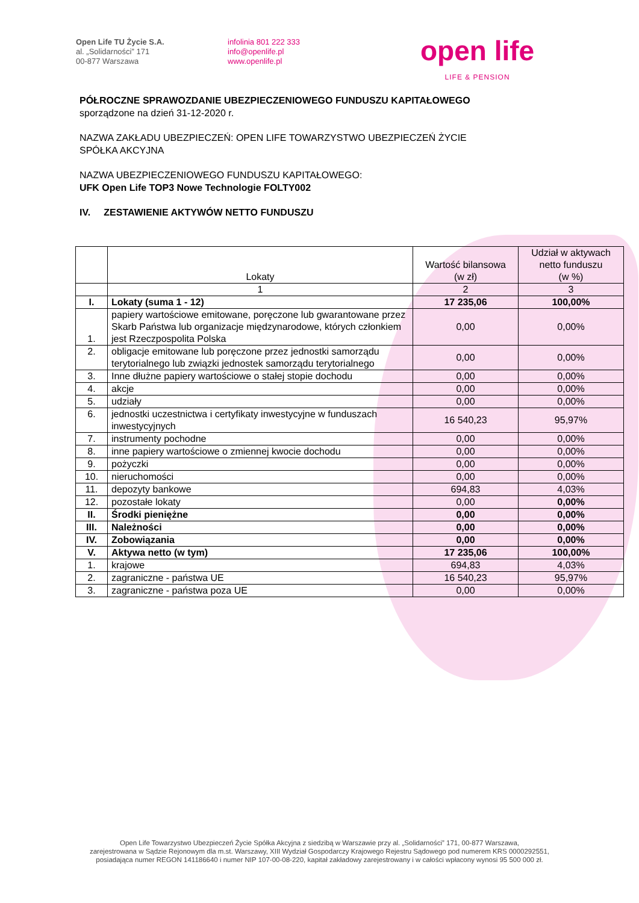Open Life TU Życie S.A.
al. „Solidarności” 171
00-877 Warszawa
infolinia 801 222 333
info@openlife.pl
www.openlife.pl
open life
LIFE & PENSION
PÓŁROCZNE SPRAWOZDANIE UBEZPIECZENIOWEGO FUNDUSZU KAPITAŁOWEGO
sporządzone na dzień 31-12-2020 r.
NAZWA ZAKŁADU UBEZPIECZEŃ: OPEN LIFE TOWARZYSTWO UBEZPIECZEŃ ŻYCIE
SPÓŁKA AKCYJNA
NAZWA UBEZPIECZENIOWEGO FUNDUSZU KAPITAŁOWEGO:
UFK Open Life TOP3 Nowe Technologie FOLTY002
IV. ZESTAWIENIE AKTYWÓW NETTO FUNDUSZU
| | Lokaty | Wartość bilansowa (w zł) | Udział w aktywach netto funduszu (w %) |
| --- | --- | --- | --- |
| | 1 | 2 | 3 |
| I. | Lokaty (suma 1 - 12) | 17 235,06 | 100,00% |
| 1. | papiery wartościowe emitowane, poręczone lub gwarantowane przez Skarb Państwa lub organizacje międzynarodowe, których członkiem jest Rzeczpospolita Polska | 0,00 | 0,00% |
| 2. | obligacje emitowane lub poręczone przez jednostki samorządu terytorialnego lub związki jednostek samorządu terytorialnego | 0,00 | 0,00% |
| 3. | Inne dłużne papiery wartościowe o stałej stopie dochodu | 0,00 | 0,00% |
| 4. | akcje | 0,00 | 0,00% |
| 5. | udziały | 0,00 | 0,00% |
| 6. | jednostki uczestnictwa i certyfikaty inwestycyjne w funduszach inwestycyjnych | 16 540,23 | 95,97% |
| 7. | instrumenty pochodne | 0,00 | 0,00% |
| 8. | inne papiery wartościowe o zmiennej kwocie dochodu | 0,00 | 0,00% |
| 9. | pożyczki | 0,00 | 0,00% |
| 10. | nieruchomości | 0,00 | 0,00% |
| 11. | depozyty bankowe | 694,83 | 4,03% |
| 12. | pozostałe lokaty | 0,00 | 0,00% |
| II. | Środki pieniężne | 0,00 | 0,00% |
| III. | Należności | 0,00 | 0,00% |
| IV. | Zobowiązania | 0,00 | 0,00% |
| V. | Aktywa netto (w tym) | 17 235,06 | 100,00% |
| 1. | krajowe | 694,83 | 4,03% |
| 2. | zagraniczne - państwa UE | 16 540,23 | 95,97% |
| 3. | zagraniczne - państwa poza UE | 0,00 | 0,00% |
Open Life Towarzystwo Ubezpieczeń Życie Spółka Akcyjna z siedzibą w Warszawie przy al. „Solidarności” 171, 00-877 Warszawa,
zarejestrowana w Sądzie Rejonowym dla m.st. Warszawy, XIII Wydział Gospodarczy Krajowego Rejestru Sądowego pod numerem KRS 0000292551,
posiadająca numer REGON 141186640 i numer NIP 107-00-08-220, kapitał zakładowy zarejestrowany i w całości wpłacony wynosi 95 500 000 zł.